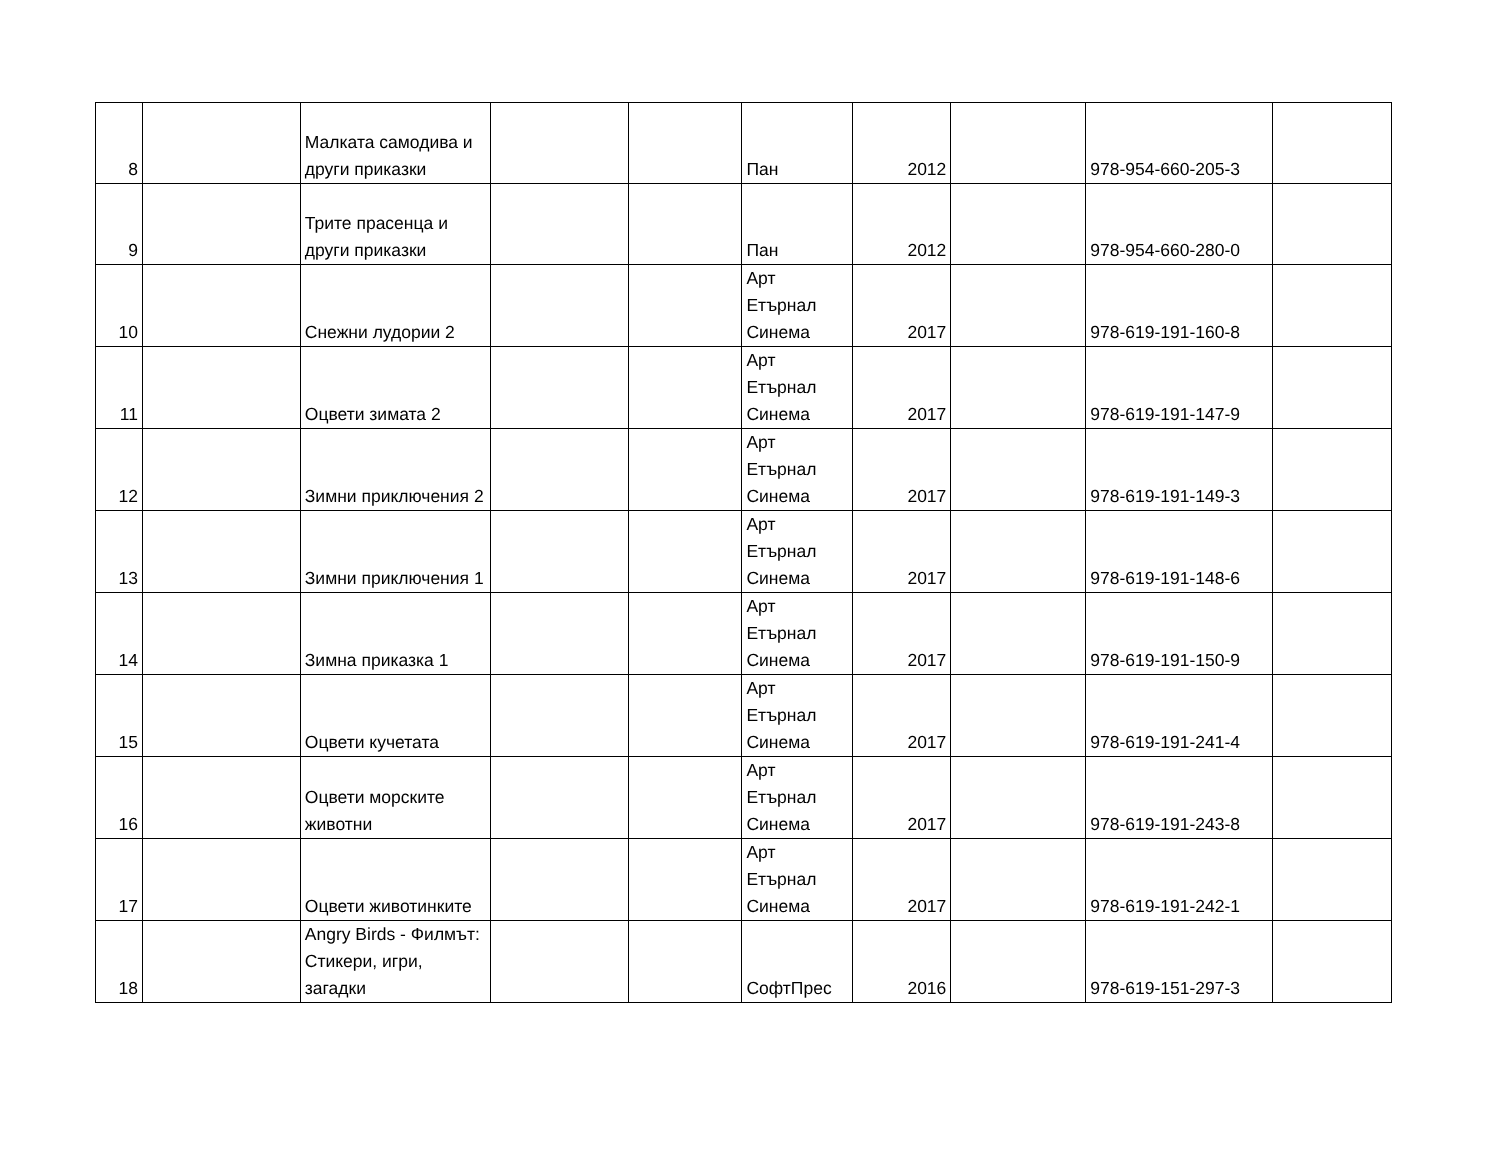| 8 | | Малката самодива и други приказки | | | Пан | 2012 | | 978-954-660-205-3 | |
| 9 | | Трите прасенца и други приказки | | | Пан | 2012 | | 978-954-660-280-0 | |
| 10 | | Снежни лудории 2 | | | Арт Етърнал Синема | 2017 | | 978-619-191-160-8 | |
| 11 | | Оцвети зимата 2 | | | Арт Етърнал Синема | 2017 | | 978-619-191-147-9 | |
| 12 | | Зимни приключения 2 | | | Арт Етърнал Синема | 2017 | | 978-619-191-149-3 | |
| 13 | | Зимни приключения 1 | | | Арт Етърнал Синема | 2017 | | 978-619-191-148-6 | |
| 14 | | Зимна приказка 1 | | | Арт Етърнал Синема | 2017 | | 978-619-191-150-9 | |
| 15 | | Оцвети кучетата | | | Арт Етърнал Синема | 2017 | | 978-619-191-241-4 | |
| 16 | | Оцвети морските животни | | | Арт Етърнал Синема | 2017 | | 978-619-191-243-8 | |
| 17 | | Оцвети животинките | | | Арт Етърнал Синема | 2017 | | 978-619-191-242-1 | |
| 18 | | Angry Birds - Филмът: Стикери, игри, загадки | | | СофтПрес | 2016 | | 978-619-151-297-3 | |